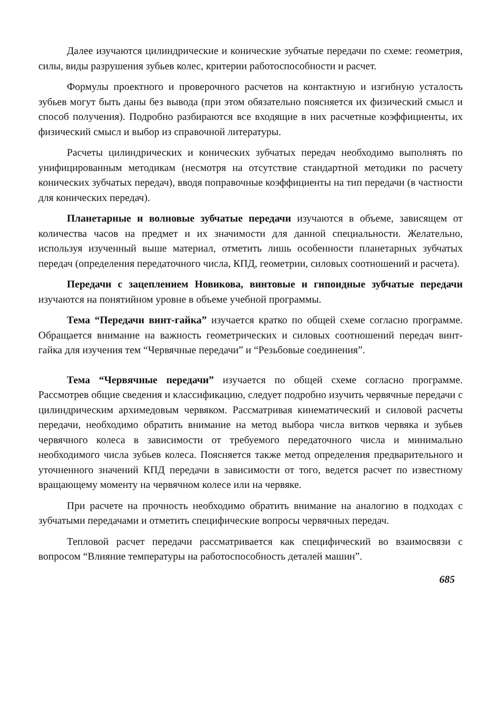Далее изучаются цилиндрические и конические зубчатые передачи по схеме: геометрия, силы, виды разрушения зубьев колес, критерии работоспособности и расчет.
Формулы проектного и проверочного расчетов на контактную и изгибную усталость зубьев могут быть даны без вывода (при этом обязательно поясняется их физический смысл и способ получения). Подробно разбираются все входящие в них расчетные коэффициенты, их физический смысл и выбор из справочной литературы.
Расчеты цилиндрических и конических зубчатых передач необходимо выполнять по унифицированным методикам (несмотря на отсутствие стандартной методики по расчету конических зубчатых передач), вводя поправочные коэффициенты на тип передачи (в частности для конических передач).
Планетарные и волновые зубчатые передачи изучаются в объеме, зависящем от количества часов на предмет и их значимости для данной специальности. Желательно, используя изученный выше материал, отметить лишь особенности планетарных зубчатых передач (определения передаточного числа, КПД, геометрии, силовых соотношений и расчета).
Передачи с зацеплением Новикова, винтовые и гипоидные зубчатые передачи изучаются на понятийном уровне в объеме учебной программы.
Тема “Передачи винт-гайка” изучается кратко по общей схеме согласно программе. Обращается внимание на важность геометрических и силовых соотношений передач винт-гайка для изучения тем “Червячные передачи” и “Резьбовые соединения”.
Тема “Червячные передачи” изучается по общей схеме согласно программе. Рассмотрев общие сведения и классификацию, следует подробно изучить червячные передачи с цилиндрическим архимедовым червяком. Рассматривая кинематический и силовой расчеты передачи, необходимо обратить внимание на метод выбора числа витков червяка и зубьев червячного колеса в зависимости от требуемого передаточного числа и минимально необходимого числа зубьев колеса. Поясняется также метод определения предварительного и уточненного значений КПД передачи в зависимости от того, ведется расчет по известному вращающему моменту на червячном колесе или на червяке.
При расчете на прочность необходимо обратить внимание на аналогию в подходах с зубчатыми передачами и отметить специфические вопросы червячных передач.
Тепловой расчет передачи рассматривается как специфический во взаимосвязи с вопросом “Влияние температуры на работоспособность деталей машин”.
685